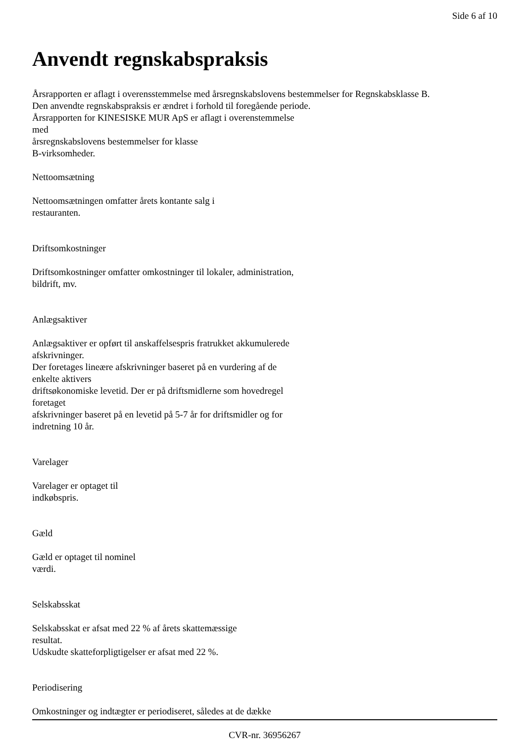Side 6 af 10
Anvendt regnskabspraksis
Årsrapporten er aflagt i overensstemmelse med årsregnskabslovens bestemmelser for Regnskabsklasse B.
Den anvendte regnskabspraksis er ændret i forhold til foregående periode.
Årsrapporten for KINESISKE MUR ApS er aflagt i overenstemmelse
med
årsregnskabslovens bestemmelser for klasse
B-virksomheder.
Nettoomsætning
Nettoomsætningen omfatter årets kontante salg i
restauranten.
Driftsomkostninger
Driftsomkostninger omfatter omkostninger til lokaler, administration,
bildrift, mv.
Anlægsaktiver
Anlægsaktiver er opført til anskaffelsespris fratrukket akkumulerede
afskrivninger.
Der foretages lineære afskrivninger baseret på en vurdering af de
enkelte aktivers
driftsøkonomiske levetid. Der er på driftsmidlerne som hovedregel
foretaget
afskrivninger baseret på en levetid på 5-7 år for driftsmidler og for
indretning 10 år.
Varelager
Varelager er optaget til
indkøbspris.
Gæld
Gæld er optaget til nominel
værdi.
Selskabsskat
Selskabsskat er afsat med 22 % af årets skattemæssige
resultat.
Udskudte skatteforpligtigelser er afsat med 22 %.
Periodisering
Omkostninger og indtægter er periodiseret, således at de dække
CVR-nr. 36956267